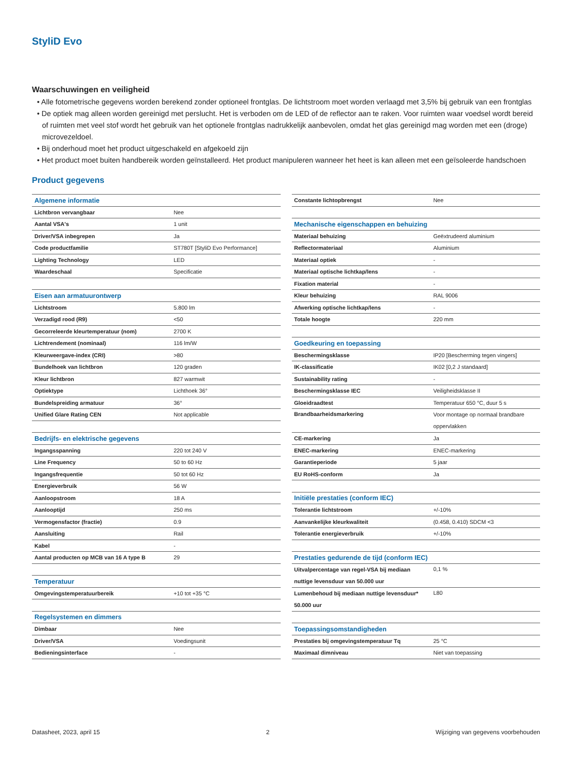StyliD Evo
Waarschuwingen en veiligheid
• Alle fotometrische gegevens worden berekend zonder optioneel frontglas. De lichtstroom moet worden verlaagd met 3,5% bij gebruik van een frontglas
• De optiek mag alleen worden gereinigd met perslucht. Het is verboden om de LED of de reflector aan te raken. Voor ruimten waar voedsel wordt bereid of ruimten met veel stof wordt het gebruik van het optionele frontglas nadrukkelijk aanbevolen, omdat het glas gereinigd mag worden met een (droge) microvezeldoel.
• Bij onderhoud moet het product uitgeschakeld en afgekoeld zijn
• Het product moet buiten handbereik worden geïnstalleerd. Het product manipuleren wanneer het heet is kan alleen met een geïsoleerde handschoen
Product gegevens
| Algemene informatie | |
| Lichtbron vervangbaar | Nee |
| Aantal VSA's | 1 unit |
| Driver/VSA inbegrepen | Ja |
| Code productfamilie | ST780T [StyliD Evo Performance] |
| Lighting Technology | LED |
| Waardeschaal | Specificatie |
| Eisen aan armatuurontwerp | |
| Lichtstroom | 5.800 lm |
| Verzadigd rood (R9) | <50 |
| Gecorreleerde kleurtemperatuur (nom) | 2700 K |
| Lichtrendement (nominaal) | 116 lm/W |
| Kleurweergave-index (CRI) | >80 |
| Bundelhoek van lichtbron | 120 graden |
| Kleur lichtbron | 827 warmwit |
| Optiektype | Lichthoek 36° |
| Bundelspreiding armatuur | 36° |
| Unified Glare Rating CEN | Not applicable |
| Bedrijfs- en elektrische gegevens | |
| Ingangsspanning | 220 tot 240 V |
| Line Frequency | 50 to 60 Hz |
| Ingangsfrequentie | 50 tot 60 Hz |
| Energieverbruik | 56 W |
| Aanloopstroom | 18 A |
| Aanlooptijd | 250 ms |
| Vermogensfactor (fractie) | 0.9 |
| Aansluiting | Rail |
| Kabel | - |
| Aantal producten op MCB van 16 A type B | 29 |
| Temperatuur | |
| Omgevingstemperatuurbereik | +10 tot +35 °C |
| Regelsystemen en dimmers | |
| Dimbaar | Nee |
| Driver/VSA | Voedingsunit |
| Bedieningsinterface | - |
| Constante lichtopbrengst | Nee |
| Mechanische eigenschappen en behuizing | |
| Materiaal behuizing | Geëxtrudeerd aluminium |
| Reflectormateriaal | Aluminium |
| Materiaal optiek | - |
| Materiaal optische lichtkap/lens | - |
| Fixation material | - |
| Kleur behuizing | RAL 9006 |
| Afwerking optische lichtkap/lens | - |
| Totale hoogte | 220 mm |
| Goedkeuring en toepassing | |
| Beschermingsklasse | IP20 [Bescherming tegen vingers] |
| IK-classificatie | IK02 [0,2 J standaard] |
| Sustainability rating | - |
| Beschermingsklasse IEC | Veiligheidsklasse II |
| Gloeidraadtest | Temperatuur 650 °C, duur 5 s |
| Brandbaarheidsmarkering | Voor montage op normaal brandbare oppervlakken |
| CE-markering | Ja |
| ENEC-markering | ENEC-markering |
| Garantieperiode | 5 jaar |
| EU RoHS-conform | Ja |
| Initiële prestaties (conform IEC) | |
| Tolerantie lichtstroom | +/-10% |
| Aanvankelijke kleurkwaliteit | (0.458, 0.410) SDCM <3 |
| Tolerantie energieverbruik | +/-10% |
| Prestaties gedurende de tijd (conform IEC) | |
| Uitvalpercentage van regel-VSA bij mediaan nuttige levensduur van 50.000 uur | 0,1 % |
| Lumenbehoud bij mediaan nuttige levensduur* 50.000 uur | L80 |
| Toepassingsomstandigheden | |
| Prestaties bij omgevingstemperatuur Tq | 25 °C |
| Maximaal dimniveau | Niet van toepassing |
Datasheet, 2023, april 15 2 Wijziging van gegevens voorbehouden